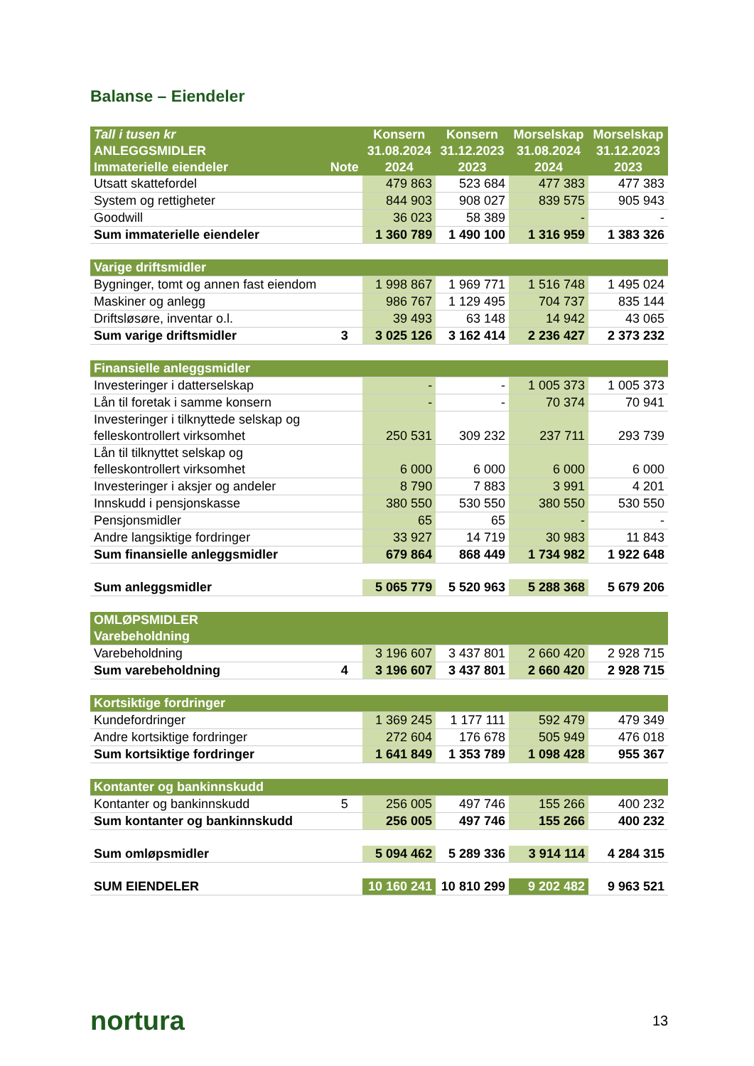Balanse – Eiendeler
| Tall i tusen kr ANLEGGSMIDLER Immaterielle eiendeler | Note | Konsern 31.08.2024 2024 | Konsern 31.12.2023 2023 | Morselskap 31.08.2024 2024 | Morselskap 31.12.2023 2023 |
| --- | --- | --- | --- | --- | --- |
| Utsatt skattefordel | | 479 863 | 523 684 | 477 383 | 477 383 |
| System og rettigheter | | 844 903 | 908 027 | 839 575 | 905 943 |
| Goodwill | | 36 023 | 58 389 | - | - |
| Sum immaterielle eiendeler | | 1 360 789 | 1 490 100 | 1 316 959 | 1 383 326 |
| Varige driftsmidler | | | | | |
| Bygninger, tomt og annen fast eiendom | | 1 998 867 | 1 969 771 | 1 516 748 | 1 495 024 |
| Maskiner og anlegg | | 986 767 | 1 129 495 | 704 737 | 835 144 |
| Driftsløsøre, inventar o.l. | | 39 493 | 63 148 | 14 942 | 43 065 |
| Sum varige driftsmidler | 3 | 3 025 126 | 3 162 414 | 2 236 427 | 2 373 232 |
| Finansielle anleggsmidler | | | | | |
| Investeringer i datterselskap | | - | - | 1 005 373 | 1 005 373 |
| Lån til foretak i samme konsern | | - | - | 70 374 | 70 941 |
| Investeringer i tilknyttede selskap og felleskontrollert virksomhet | | 250 531 | 309 232 | 237 711 | 293 739 |
| Lån til tilknyttet selskap og felleskontrollert virksomhet | | 6 000 | 6 000 | 6 000 | 6 000 |
| Investeringer i aksjer og andeler | | 8 790 | 7 883 | 3 991 | 4 201 |
| Innskudd i pensjonskasse | | 380 550 | 530 550 | 380 550 | 530 550 |
| Pensjonsmidler | | 65 | 65 | - | - |
| Andre langsiktige fordringer | | 33 927 | 14 719 | 30 983 | 11 843 |
| Sum finansielle anleggsmidler | | 679 864 | 868 449 | 1 734 982 | 1 922 648 |
| Sum anleggsmidler | | 5 065 779 | 5 520 963 | 5 288 368 | 5 679 206 |
| OMLØPSMIDLER Varebeholdning | | | | | |
| Varebeholdning | | 3 196 607 | 3 437 801 | 2 660 420 | 2 928 715 |
| Sum varebeholdning | 4 | 3 196 607 | 3 437 801 | 2 660 420 | 2 928 715 |
| Kortsiktige fordringer | | | | | |
| Kundefordringer | | 1 369 245 | 1 177 111 | 592 479 | 479 349 |
| Andre kortsiktige fordringer | | 272 604 | 176 678 | 505 949 | 476 018 |
| Sum kortsiktige fordringer | | 1 641 849 | 1 353 789 | 1 098 428 | 955 367 |
| Kontanter og bankinnskudd | | | | | |
| Kontanter og bankinnskudd | 5 | 256 005 | 497 746 | 155 266 | 400 232 |
| Sum kontanter og bankinnskudd | | 256 005 | 497 746 | 155 266 | 400 232 |
| Sum omløpsmidler | | 5 094 462 | 5 289 336 | 3 914 114 | 4 284 315 |
| SUM EIENDELER | | 10 160 241 | 10 810 299 | 9 202 482 | 9 963 521 |
nortura 13